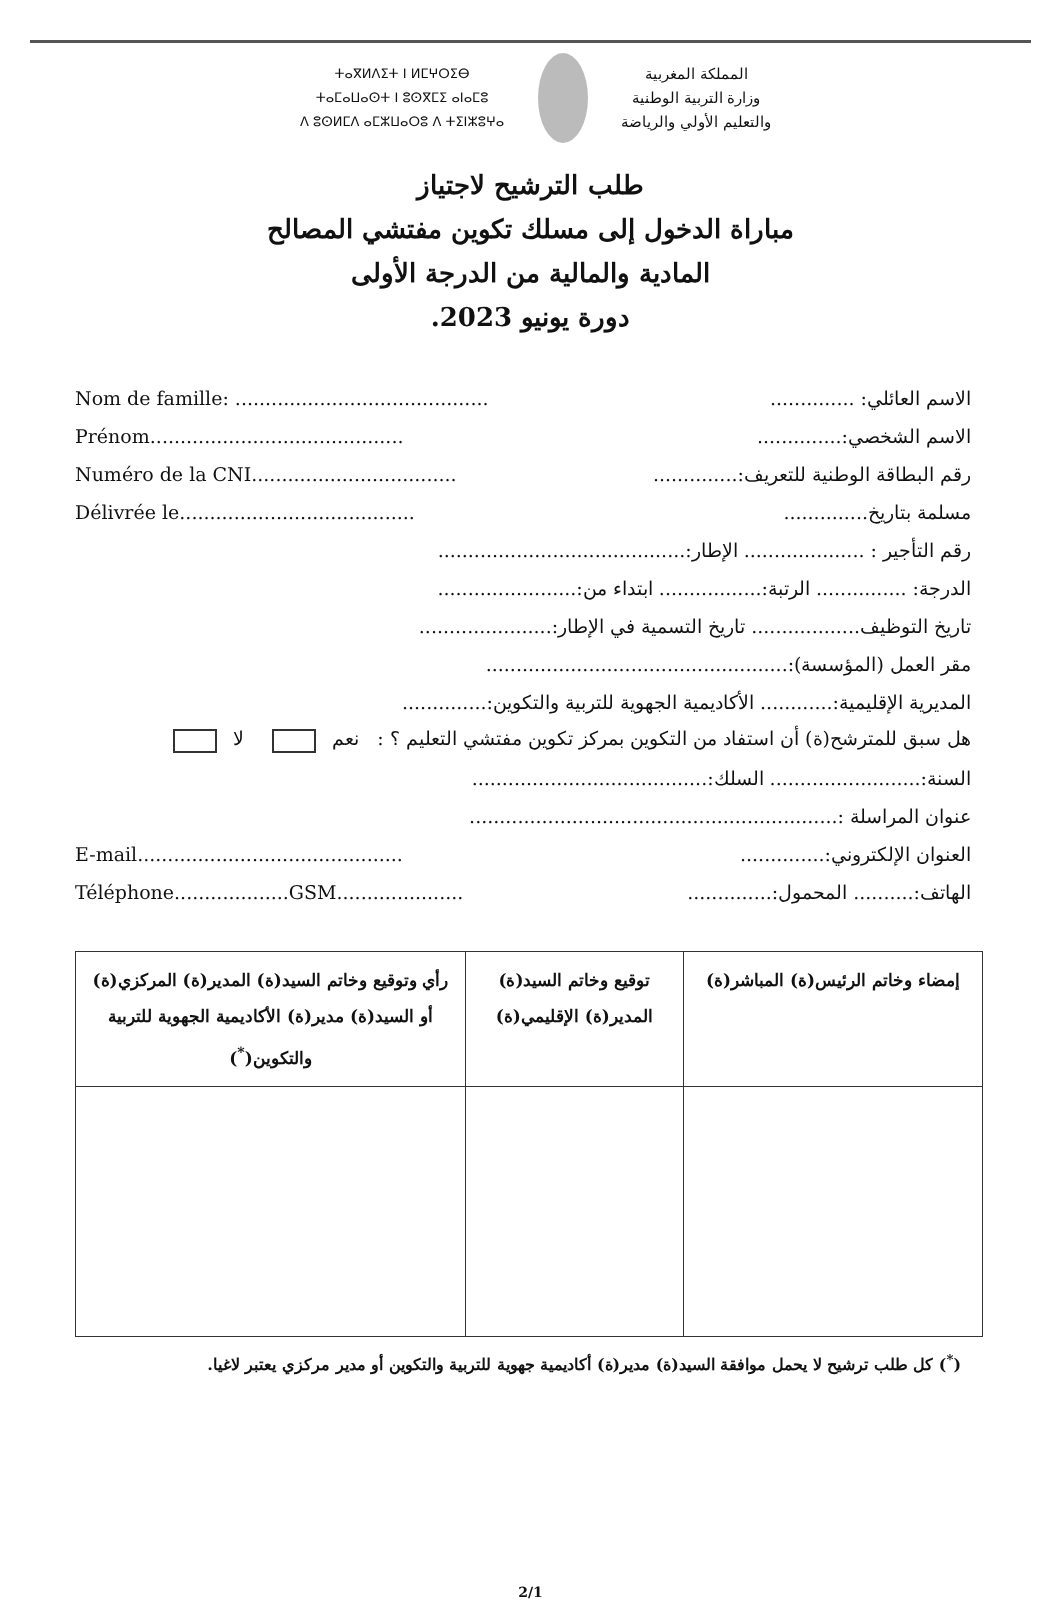ⵜⴰⴳⵍⴷⵉⵜ ⵏ ⵍⵎⵖⵔⵉⴱ
ⵜⴰⵎⴰⵡⴰⵙⵜ ⵏ ⵓⵙⴳⵎⵉ ⴰⵏⴰⵎⵓ
ⴷ ⵓⵙⵍⵎⴷ ⴰⵎⵣⵡⴰⵔⵓ ⴷ ⵜⵉⵏⵣⵓⵖⴰ
المملكة المغربية
وزارة التربية الوطنية
والتعليم الأولي والرياضة
طلب الترشيح لاجتياز
مباراة الدخول إلى مسلك تكوين مفتشي المصالح
المادية والمالية من الدرجة الأولى
دورة يونيو 2023.
Nom de famille: .......................................... الاسم العائلي: ..............
Prénom.......................................... الاسم الشخصي:..............
Numéro de la CNI.................................. رقم البطاقة الوطنية للتعريف:..............
Délivrée le....................................... مسلمة بتاريخ..............
رقم التأجير : .................... الإطار:.........................................
الدرجة: ............... الرتبة:................. ابتداء من:.......................
تاريخ التوظيف.................. تاريخ التسمية في الإطار:......................
مقر العمل (المؤسسة):..................................................
المديرية الإقليمية:............ الأكاديمية الجهوية للتربية والتكوين:..............
هل سبق للمترشح(ة) أن استفاد من التكوين بمركز تكوين مفتشي التعليم ؟ : نعم لا
السنة:......................... السلك:.......................................
عنوان المراسلة :.............................................................
E-mail............................................ العنوان الإلكتروني:..............
Téléphone...................GSM..................... الهاتف:.......... المحمول:..............
| إمضاء وخاتم الرئيس(ة) المباشر(ة) | توقيع وخاتم السيد(ة) المدير(ة) الإقليمي(ة) | رأي وتوقيع وخاتم السيد(ة) المدير(ة) المركزي(ة) أو السيد(ة) مدير(ة) الأكاديمية الجهوية للتربية والتكوين(<sup>*</sup>) |
| --- | --- | --- |
(<sup>*</sup>) كل طلب ترشيح لا يحمل موافقة السيد(ة) مدير(ة) أكاديمية جهوية للتربية والتكوين أو مدير مركزي يعتبر لاغيا.
2/1